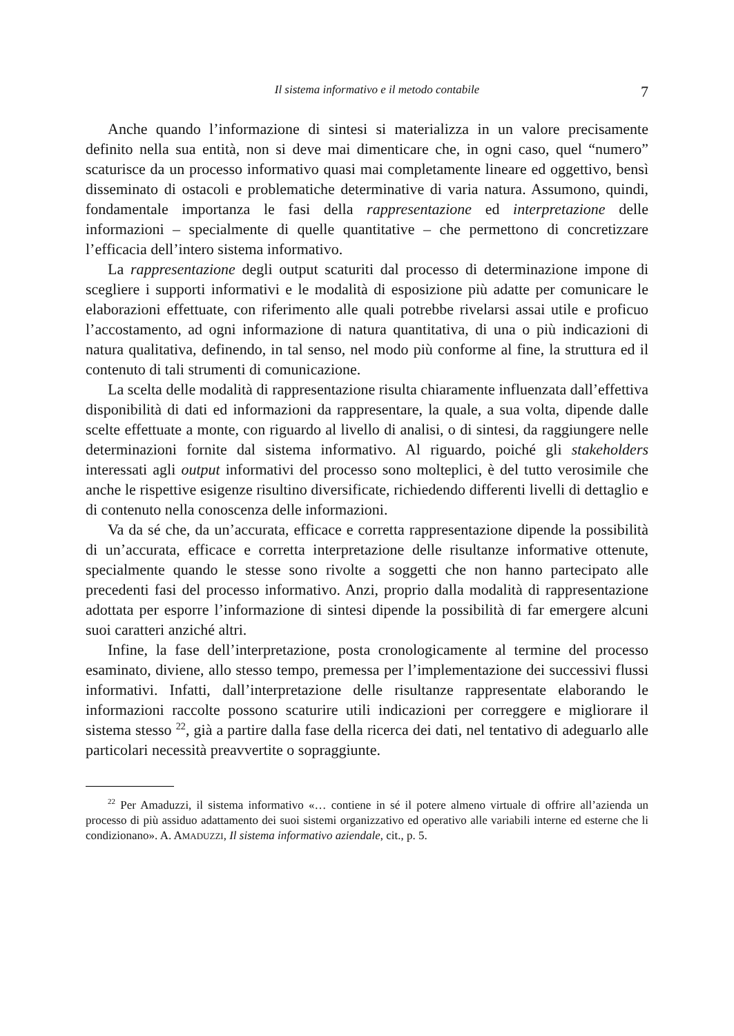Il sistema informativo e il metodo contabile 7
Anche quando l’informazione di sintesi si materializza in un valore precisamente definito nella sua entità, non si deve mai dimenticare che, in ogni caso, quel “numero” scaturisce da un processo informativo quasi mai completamente lineare ed oggettivo, bensì disseminato di ostacoli e problematiche determinative di varia natura. Assumono, quindi, fondamentale importanza le fasi della rappresentazione ed interpretazione delle informazioni – specialmente di quelle quantitative – che permettono di concretizzare l’efficacia dell’intero sistema informativo.
La rappresentazione degli output scaturiti dal processo di determinazione impone di scegliere i supporti informativi e le modalità di esposizione più adatte per comunicare le elaborazioni effettuate, con riferimento alle quali potrebbe rivelarsi assai utile e proficuo l’accostamento, ad ogni informazione di natura quantitativa, di una o più indicazioni di natura qualitativa, definendo, in tal senso, nel modo più conforme al fine, la struttura ed il contenuto di tali strumenti di comunicazione.
La scelta delle modalità di rappresentazione risulta chiaramente influenzata dall’effettiva disponibilità di dati ed informazioni da rappresentare, la quale, a sua volta, dipende dalle scelte effettuate a monte, con riguardo al livello di analisi, o di sintesi, da raggiungere nelle determinazioni fornite dal sistema informativo. Al riguardo, poiché gli stakeholders interessati agli output informativi del processo sono molteplici, è del tutto verosimile che anche le rispettive esigenze risultino diversificate, richiedendo differenti livelli di dettaglio e di contenuto nella conoscenza delle informazioni.
Va da sé che, da un’accurata, efficace e corretta rappresentazione dipende la possibilità di un’accurata, efficace e corretta interpretazione delle risultanze informative ottenute, specialmente quando le stesse sono rivolte a soggetti che non hanno partecipato alle precedenti fasi del processo informativo. Anzi, proprio dalla modalità di rappresentazione adottata per esporre l’informazione di sintesi dipende la possibilità di far emergere alcuni suoi caratteri anziché altri.
Infine, la fase dell’interpretazione, posta cronologicamente al termine del processo esaminato, diviene, allo stesso tempo, premessa per l’implementazione dei successivi flussi informativi. Infatti, dall’interpretazione delle risultanze rappresentate elaborando le informazioni raccolte possono scaturire utili indicazioni per correggere e migliorare il sistema stesso <sup>22</sup>, già a partire dalla fase della ricerca dei dati, nel tentativo di adeguarlo alle particolari necessità preavvertite o sopraggiunte.
<sup>22</sup> Per Amaduzzi, il sistema informativo «… contiene in sé il potere almeno virtuale di offrire all’azienda un processo di più assiduo adattamento dei suoi sistemi organizzativo ed operativo alle variabili interne ed esterne che li condizionano». A. AMADUZZI, Il sistema informativo aziendale, cit., p. 5.